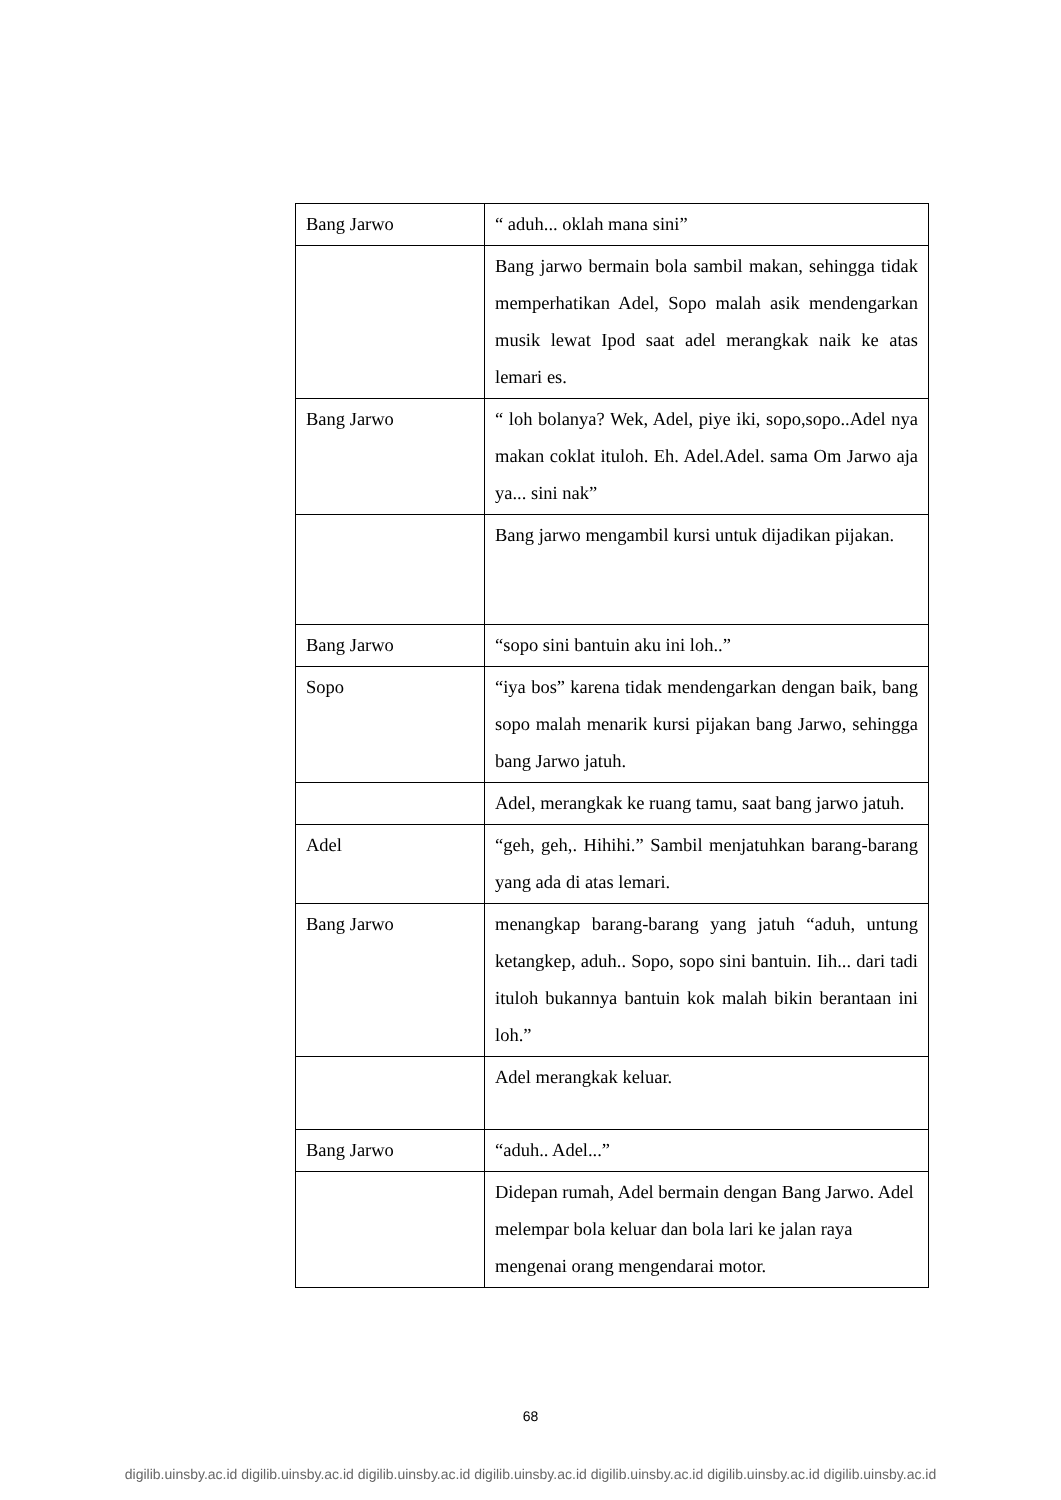| Bang Jarwo | “ aduh... oklah mana sini” |
| | Bang jarwo bermain bola sambil makan, sehingga tidak memperhatikan Adel, Sopo malah asik mendengarkan musik lewat Ipod saat adel merangkak naik ke atas lemari es. |
| Bang Jarwo | “ loh bolanya? Wek, Adel, piye iki, sopo,sopo..Adel nya makan coklat ituloh. Eh. Adel.Adel. sama Om Jarwo aja ya... sini nak” |
| | Bang jarwo mengambil kursi untuk dijadikan pijakan. |
| Bang Jarwo | “sopo sini bantuin aku ini loh..” |
| Sopo | “iya bos” karena tidak mendengarkan dengan baik, bang sopo malah menarik kursi pijakan bang Jarwo, sehingga bang Jarwo jatuh. |
| | Adel, merangkak ke ruang tamu, saat bang jarwo jatuh. |
| Adel | “geh, geh,. Hihihi.” Sambil menjatuhkan barang-barang yang ada di atas lemari. |
| Bang Jarwo | menangkap barang-barang yang jatuh “aduh, untung ketangkep, aduh.. Sopo, sopo sini bantuin. Iih... dari tadi ituloh bukannya bantuin kok malah bikin berantaan ini loh.” |
| | Adel merangkak keluar. |
| Bang Jarwo | “aduh.. Adel...” |
| | Didepan rumah, Adel bermain dengan Bang Jarwo. Adel melempar bola keluar dan bola lari ke jalan raya mengenai orang mengendarai motor. |
68
digilib.uinsby.ac.id digilib.uinsby.ac.id digilib.uinsby.ac.id digilib.uinsby.ac.id digilib.uinsby.ac.id digilib.uinsby.ac.id digilib.uinsby.ac.id